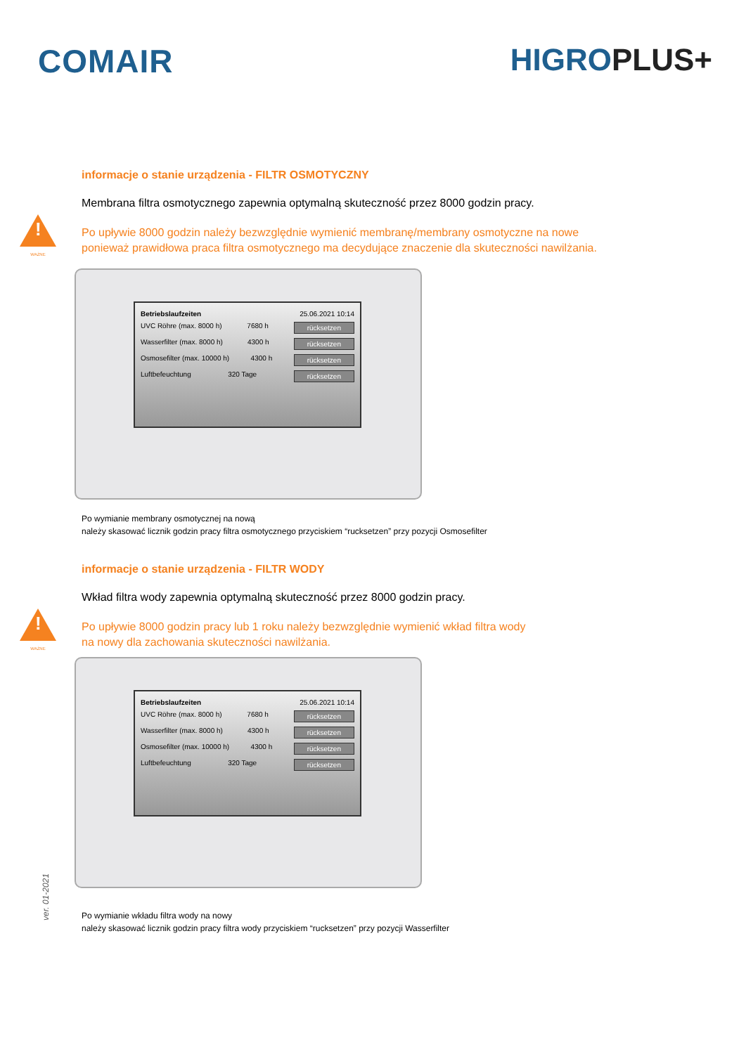COMAIR HIGROPLUS+
informacje o stanie urządzenia - FILTR OSMOTYCZNY
Membrana filtra osmotycznego zapewnia optymalną skuteczność przez 8000 godzin pracy.
!
WAŻNE
Po upływie 8000 godzin należy bezwzględnie wymienić membranę/membrany osmotyczne na nowe
ponieważ prawidłowa praca filtra osmotycznego ma decydujące znaczenie dla skuteczności nawilżania.
Betriebslaufzeiten 25.06.2021 10:14
UVC Röhre (max. 8000 h) 7680 h rücksetzen
Wasserfilter (max. 8000 h) 4300 h rücksetzen
Osmosefilter (max. 10000 h) 4300 h rücksetzen
Luftbefeuchtung 320 Tage rücksetzen
Po wymianie membrany osmotycznej na nową
należy skasować licznik godzin pracy filtra osmotycznego przyciskiem “rucksetzen” przy pozycji Osmosefilter
informacje o stanie urządzenia - FILTR WODY
Wkład filtra wody zapewnia optymalną skuteczność przez 8000 godzin pracy.
!
WAŻNE
Po upływie 8000 godzin pracy lub 1 roku należy bezwzględnie wymienić wkład filtra wody
na nowy dla zachowania skuteczności nawilżania.
Betriebslaufzeiten 25.06.2021 10:14
UVC Röhre (max. 8000 h) 7680 h rücksetzen
Wasserfilter (max. 8000 h) 4300 h rücksetzen
Osmosefilter (max. 10000 h) 4300 h rücksetzen
Luftbefeuchtung 320 Tage rücksetzen
Po wymianie wkładu filtra wody na nowy
należy skasować licznik godzin pracy filtra wody przyciskiem “rucksetzen” przy pozycji Wasserfilter
ver. 01-2021